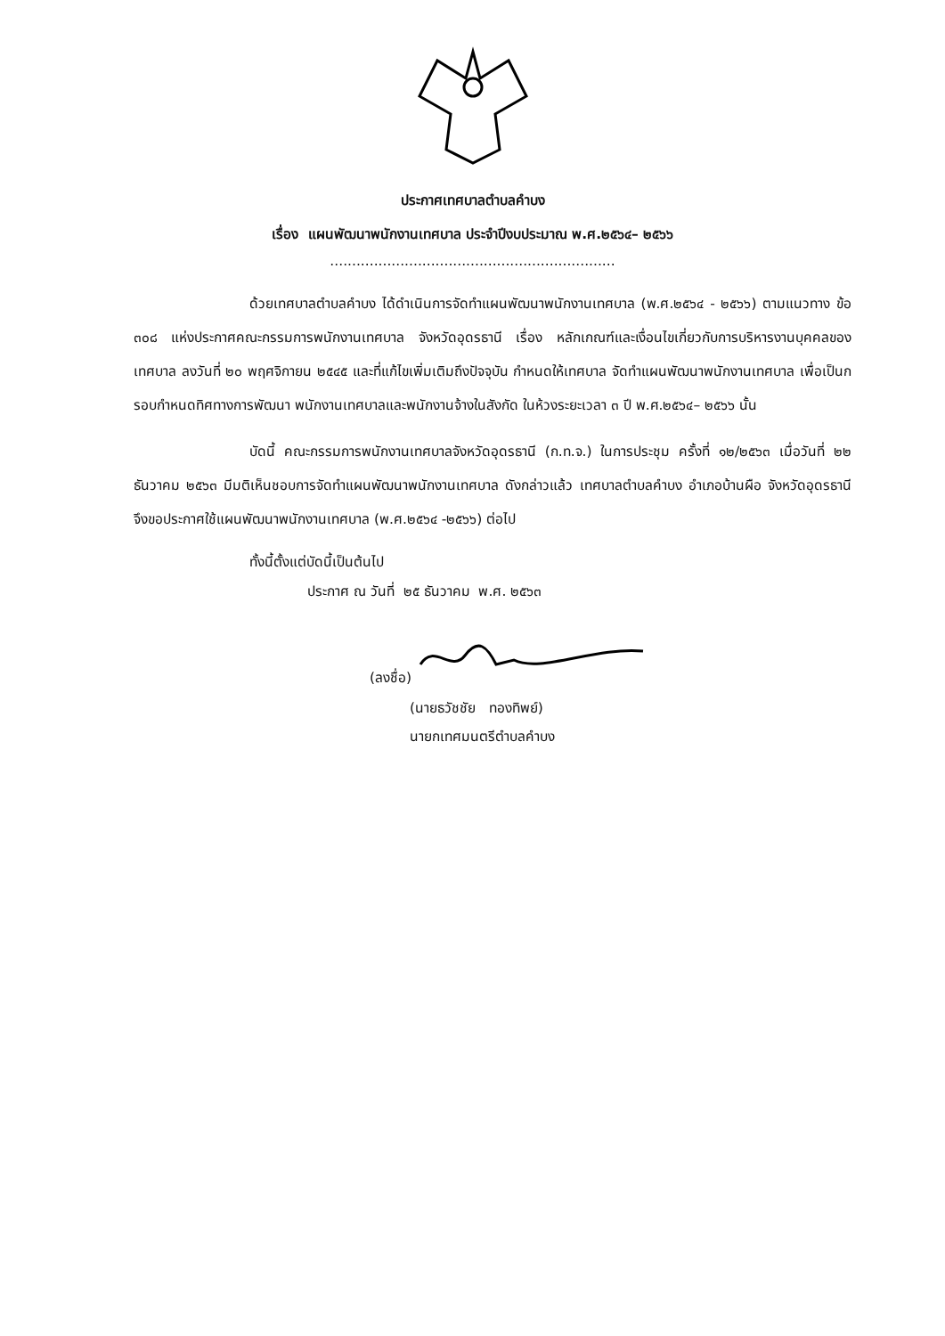ประกาศเทศบาลตำบลคำบง
เรื่อง แผนพัฒนาพนักงานเทศบาล ประจำปีงบประมาณ พ.ศ.๒๕๖๔– ๒๕๖๖
.................................................................
ด้วยเทศบาลตำบลคำบง ได้ดำเนินการจัดทำแผนพัฒนาพนักงานเทศบาล (พ.ศ.๒๕๖๔ - ๒๕๖๖) ตามแนวทาง ข้อ ๓๐๘ แห่งประกาศคณะกรรมการพนักงานเทศบาล จังหวัดอุดรธานี เรื่อง หลักเกณฑ์และเงื่อนไขเกี่ยวกับการบริหารงานบุคคลของเทศบาล ลงวันที่ ๒๐ พฤศจิกายน ๒๕๔๕ และที่แก้ไขเพิ่มเติมถึงปัจจุบัน กำหนดให้เทศบาล จัดทำแผนพัฒนาพนักงานเทศบาล เพื่อเป็นกรอบกำหนดทิศทางการพัฒนา พนักงานเทศบาลและพนักงานจ้างในสังกัด ในห้วงระยะเวลา ๓ ปี พ.ศ.๒๕๖๔– ๒๕๖๖ นั้น
บัดนี้ คณะกรรมการพนักงานเทศบาลจังหวัดอุดรธานี (ก.ท.จ.) ในการประชุม ครั้งที่ ๑๒/๒๕๖๓ เมื่อวันที่ ๒๒ ธันวาคม ๒๕๖๓ มีมติเห็นชอบการจัดทำแผนพัฒนาพนักงานเทศบาล ดังกล่าวแล้ว เทศบาลตำบลคำบง อำเภอบ้านผือ จังหวัดอุดรธานี จึงขอประกาศใช้แผนพัฒนาพนักงานเทศบาล (พ.ศ.๒๕๖๔ -๒๕๖๖) ต่อไป
ทั้งนี้ตั้งแต่บัดนี้เป็นต้นไป
ประกาศ ณ วันที่ ๒๕ ธันวาคม พ.ศ. ๒๕๖๓
(ลงชื่อ)
(นายธวัชชัย ทองทิพย์)
นายกเทศมนตรีตำบลคำบง